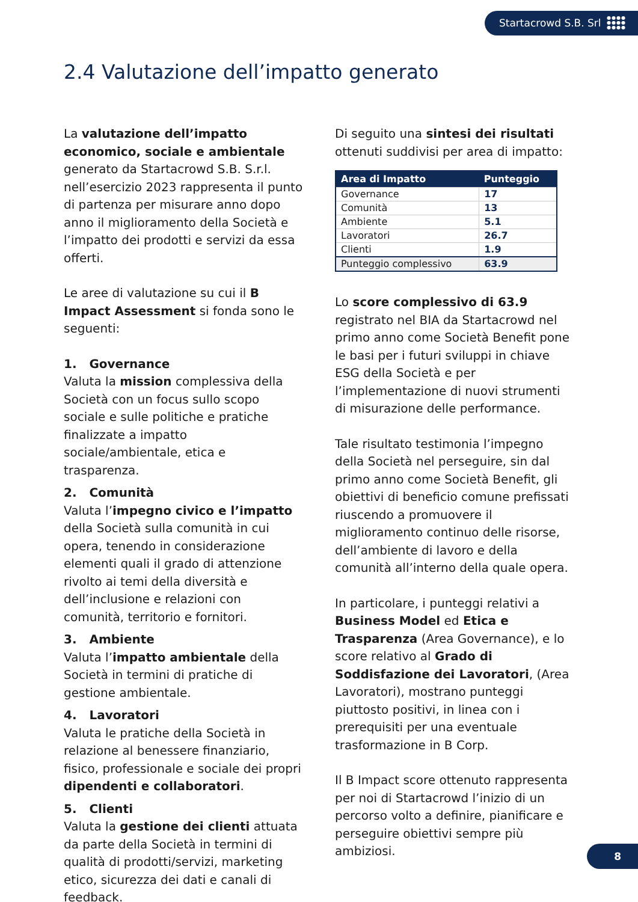Startacrowd S.B. Srl ●●●●
●●●●
●●●●
2.4 Valutazione dell’impatto generato
La valutazione dell’impatto economico, sociale e ambientale generato da Startacrowd S.B. S.r.l. nell’esercizio 2023 rappresenta il punto di partenza per misurare anno dopo anno il miglioramento della Società e l’impatto dei prodotti e servizi da essa offerti.
Le aree di valutazione su cui il B Impact Assessment si fonda sono le seguenti:
1. Governance
Valuta la mission complessiva della Società con un focus sullo scopo sociale e sulle politiche e pratiche finalizzate a impatto sociale/ambientale, etica e trasparenza.
2. Comunità
Valuta l’impegno civico e l’impatto della Società sulla comunità in cui opera, tenendo in considerazione elementi quali il grado di attenzione rivolto ai temi della diversità e dell’inclusione e relazioni con comunità, territorio e fornitori.
3. Ambiente
Valuta l’impatto ambientale della Società in termini di pratiche di gestione ambientale.
4. Lavoratori
Valuta le pratiche della Società in relazione al benessere finanziario, fisico, professionale e sociale dei propri dipendenti e collaboratori.
5. Clienti
Valuta la gestione dei clienti attuata da parte della Società in termini di qualità di prodotti/servizi, marketing etico, sicurezza dei dati e canali di feedback.
Di seguito una sintesi dei risultati ottenuti suddivisi per area di impatto:
| Area di Impatto | Punteggio |
| --- | --- |
| Governance | 17 |
| Comunità | 13 |
| Ambiente | 5.1 |
| Lavoratori | 26.7 |
| Clienti | 1.9 |
| Punteggio complessivo | 63.9 |
Lo score complessivo di 63.9 registrato nel BIA da Startacrowd nel primo anno come Società Benefit pone le basi per i futuri sviluppi in chiave ESG della Società e per l’implementazione di nuovi strumenti di misurazione delle performance.
Tale risultato testimonia l’impegno della Società nel perseguire, sin dal primo anno come Società Benefit, gli obiettivi di beneficio comune prefissati riuscendo a promuovere il miglioramento continuo delle risorse, dell’ambiente di lavoro e della comunità all’interno della quale opera.
In particolare, i punteggi relativi a Business Model ed Etica e Trasparenza (Area Governance), e lo score relativo al Grado di Soddisfazione dei Lavoratori, (Area Lavoratori), mostrano punteggi piuttosto positivi, in linea con i prerequisiti per una eventuale trasformazione in B Corp.
Il B Impact score ottenuto rappresenta per noi di Startacrowd l’inizio di un percorso volto a definire, pianificare e perseguire obiettivi sempre più ambiziosi.
8